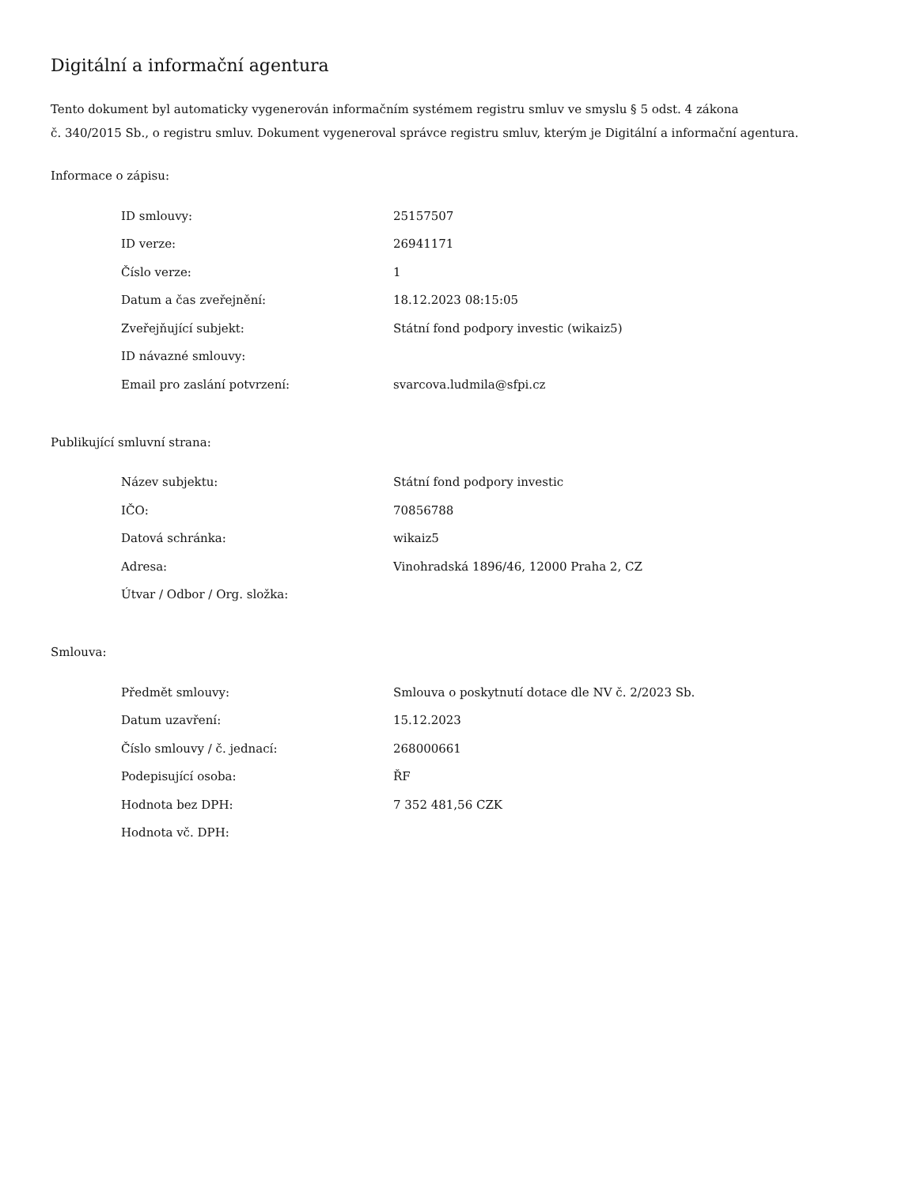Digitální a informační agentura
Tento dokument byl automaticky vygenerován informačním systémem registru smluv ve smyslu § 5 odst. 4 zákona
č. 340/2015 Sb., o registru smluv. Dokument vygeneroval správce registru smluv, kterým je Digitální a informační agentura.
Informace o zápisu:
| ID smlouvy: | 25157507 |
| ID verze: | 26941171 |
| Číslo verze: | 1 |
| Datum a čas zveřejnění: | 18.12.2023 08:15:05 |
| Zveřejňující subjekt: | Státní fond podpory investic (wikaiz5) |
| ID návazné smlouvy: | |
| Email pro zaslání potvrzení: | svarcova.ludmila@sfpi.cz |
Publikující smluvní strana:
| Název subjektu: | Státní fond podpory investic |
| IČO: | 70856788 |
| Datová schránka: | wikaiz5 |
| Adresa: | Vinohradská 1896/46, 12000 Praha 2, CZ |
| Útvar / Odbor / Org. složka: | |
Smlouva:
| Předmět smlouvy: | Smlouva o poskytnutí dotace dle NV č. 2/2023 Sb. |
| Datum uzavření: | 15.12.2023 |
| Číslo smlouvy / č. jednací: | 268000661 |
| Podepisující osoba: | ŘF |
| Hodnota bez DPH: | 7 352 481,56 CZK |
| Hodnota vč. DPH: | |